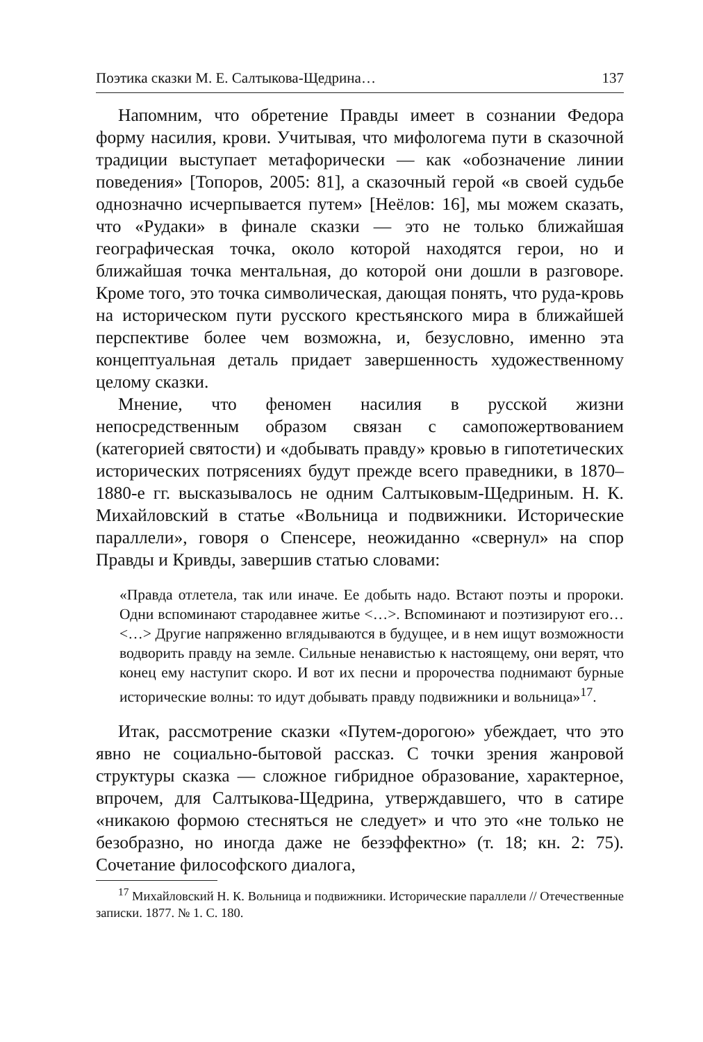Поэтика сказки М. Е. Салтыкова-Щедрина… 137
Напомним, что обретение Правды имеет в сознании Федора форму насилия, крови. Учитывая, что мифологема пути в сказочной традиции выступает метафорически — как «обозначение линии поведения» [Топоров, 2005: 81], а сказочный герой «в своей судьбе однозначно исчерпывается путем» [Неёлов: 16], мы можем сказать, что «Рудаки» в финале сказки — это не только ближайшая географическая точка, около которой находятся герои, но и ближайшая точка ментальная, до которой они дошли в разговоре. Кроме того, это точка символическая, дающая понять, что руда-кровь на историческом пути русского крестьянского мира в ближайшей перспективе более чем возможна, и, безусловно, именно эта концептуальная деталь придает завершенность художественному целому сказки.
Мнение, что феномен насилия в русской жизни непосредственным образом связан с самопожертвованием (категорией святости) и «добывать правду» кровью в гипотетических исторических потрясениях будут прежде всего праведники, в 1870–1880-е гг. высказывалось не одним Салтыковым-Щедриным. Н. К. Михайловский в статье «Вольница и подвижники. Исторические параллели», говоря о Спенсере, неожиданно «свернул» на спор Правды и Кривды, завершив статью словами:
«Правда отлетела, так или иначе. Ее добыть надо. Встают поэты и пророки. Одни вспоминают стародавнее житье <…>. Вспоминают и поэтизируют его… <…> Другие напряженно вглядываются в будущее, и в нем ищут возможности водворить правду на земле. Сильные ненавистью к настоящему, они верят, что конец ему наступит скоро. И вот их песни и пророчества поднимают бурные исторические волны: то идут добывать правду подвижники и вольница»<sup>17</sup>.
Итак, рассмотрение сказки «Путем-дорогою» убеждает, что это явно не социально-бытовой рассказ. С точки зрения жанровой структуры сказка — сложное гибридное образование, характерное, впрочем, для Салтыкова-Щедрина, утверждавшего, что в сатире «никакою формою стесняться не следует» и что это «не только не безобразно, но иногда даже не безэффектно» (т. 18; кн. 2: 75). Сочетание философского диалога,
<sup>17</sup> Михайловский Н. К. Вольница и подвижники. Исторические параллели // Отечественные записки. 1877. № 1. С. 180.